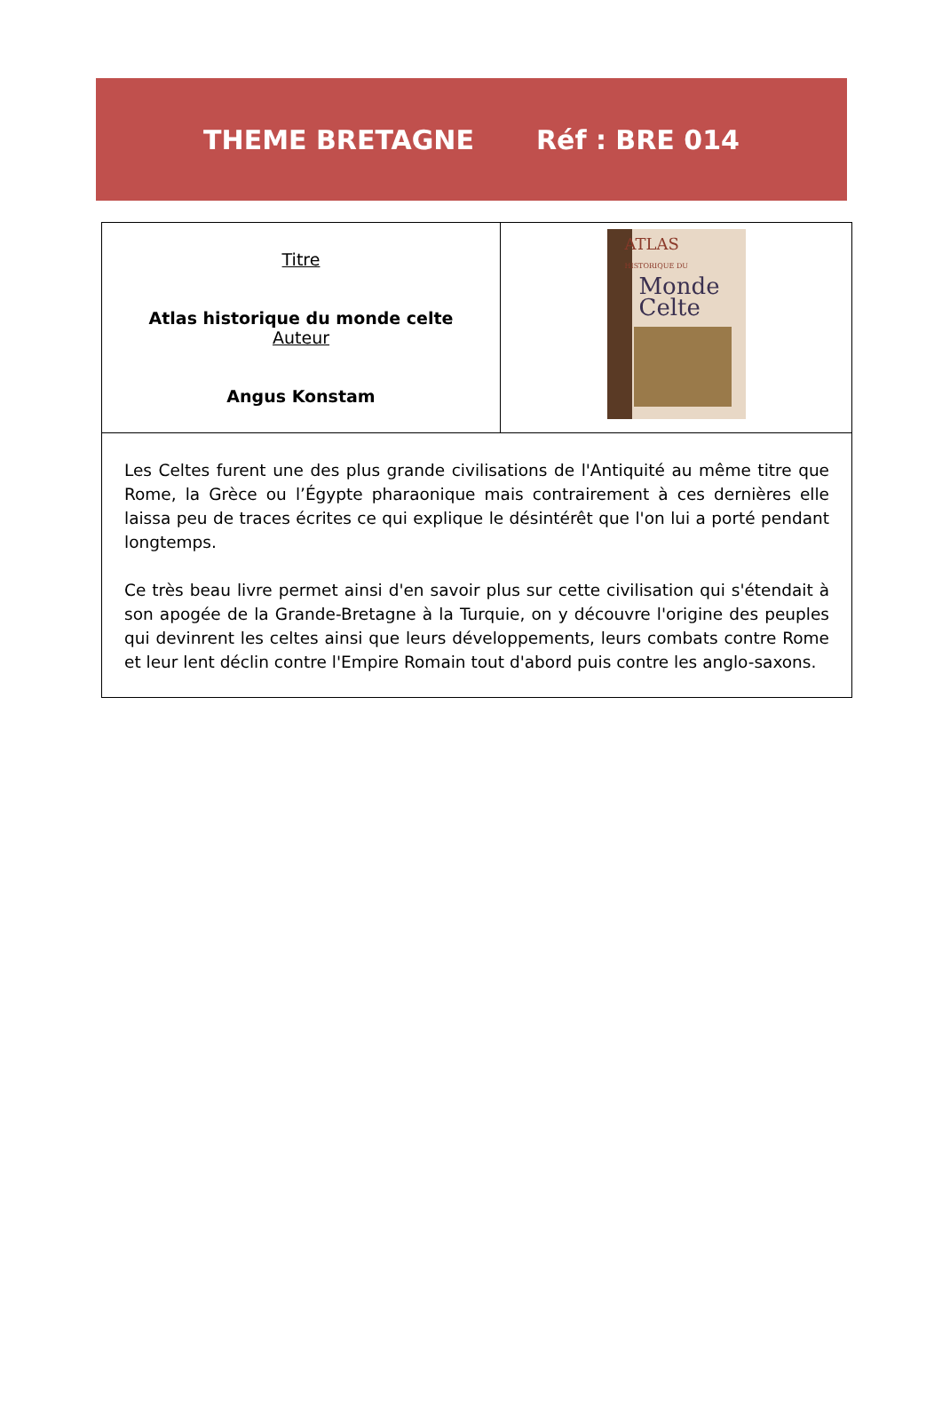THEME BRETAGNE Réf : BRE 014
| Titre Atlas historique du monde celte Auteur Angus Konstam | ATLAS HISTORIQUE DU Monde Celte |
| Les Celtes furent une des plus grande civilisations de l'Antiquité au même titre que Rome, la Grèce ou l’Égypte pharaonique mais contrairement à ces dernières elle laissa peu de traces écrites ce qui explique le désintérêt que l'on lui a porté pendant longtemps. Ce très beau livre permet ainsi d'en savoir plus sur cette civilisation qui s'étendait à son apogée de la Grande-Bretagne à la Turquie, on y découvre l'origine des peuples qui devinrent les celtes ainsi que leurs développements, leurs combats contre Rome et leur lent déclin contre l'Empire Romain tout d'abord puis contre les anglo-saxons. | |